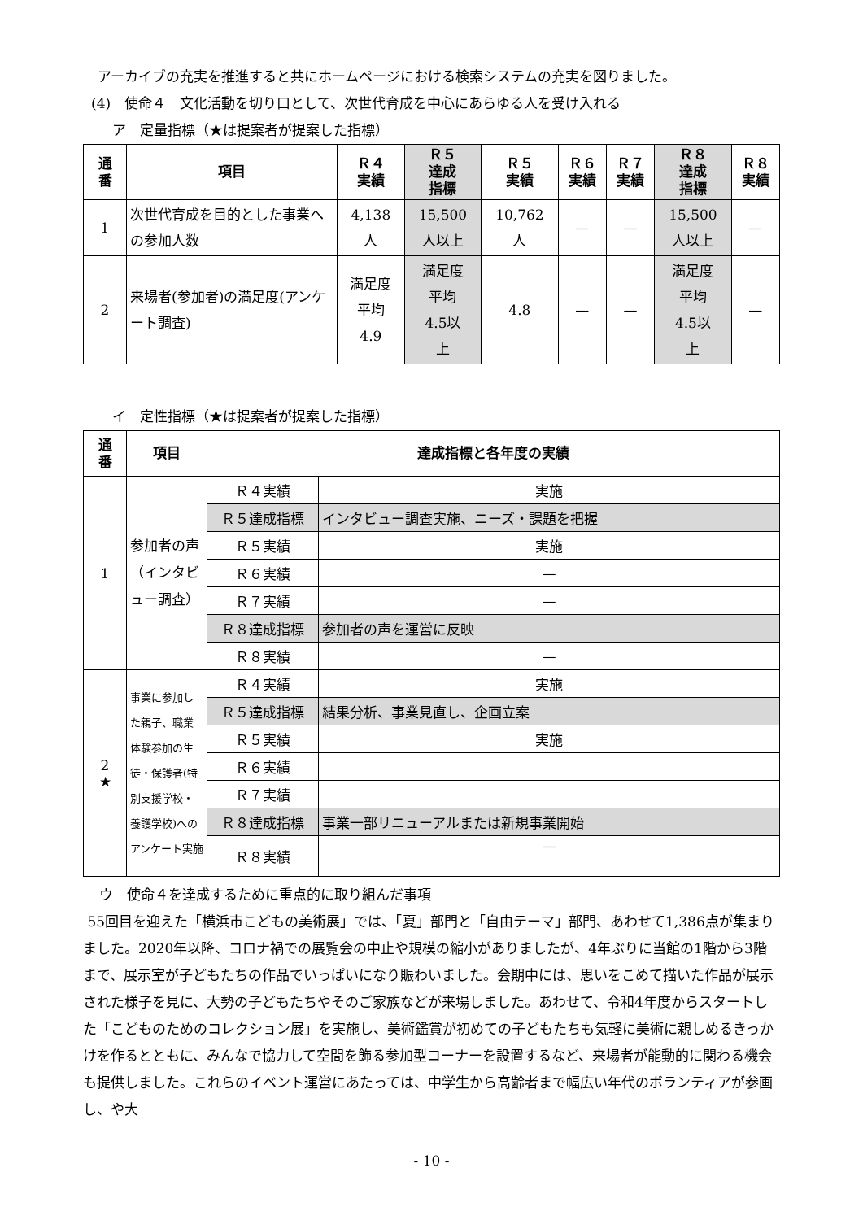アーカイブの充実を推進すると共にホームページにおける検索システムの充実を図りました。
(4)　使命４　文化活動を切り口として、次世代育成を中心にあらゆる人を受け入れる
ア　定量指標（★は提案者が提案した指標）
| 通 番 | 項目 | Ｒ４ 実績 | Ｒ５ 達成 指標 | Ｒ５ 実績 | Ｒ６ 実績 | Ｒ７ 実績 | Ｒ８ 達成 指標 | Ｒ８ 実績 |
| --- | --- | --- | --- | --- | --- | --- | --- | --- |
| 1 | 次世代育成を目的とした事業への参加人数 | 4,138 人 | 15,500 人以上 | 10,762 人 | — | — | 15,500 人以上 | — |
| 2 | 来場者(参加者)の満足度(アンケート調査) | 満足度 平均 4.9 | 満足度 平均 4.5以 上 | 4.8 | — | — | 満足度 平均 4.5以 上 | — |
イ　定性指標（★は提案者が提案した指標）
| 通 番 | 項目 | 達成指標と各年度の実績 | |
| --- | --- | --- | --- |
| 1 | 参加者の声（インタビュー調査） | Ｒ４実績 | 実施 |
| | | Ｒ５達成指標 | インタビュー調査実施、ニーズ・課題を把握 |
| | | Ｒ５実績 | 実施 |
| | | Ｒ６実績 | — |
| | | Ｒ７実績 | — |
| | | Ｒ８達成指標 | 参加者の声を運営に反映 |
| | | Ｒ８実績 | — |
| 2 ★ | 事業に参加した親子、職業体験参加の生徒・保護者(特別支援学校・養護学校)へのアンケート実施 | Ｒ４実績 | 実施 |
| | | Ｒ５達成指標 | 結果分析、事業見直し、企画立案 |
| | | Ｒ５実績 | 実施 |
| | | Ｒ６実績 | |
| | | Ｒ７実績 | |
| | | Ｒ８達成指標 | 事業一部リニューアルまたは新規事業開始 |
| | | Ｒ８実績 | — |
ウ　使命４を達成するために重点的に取り組んだ事項
55回目を迎えた「横浜市こどもの美術展」では、「夏」部門と「自由テーマ」部門、あわせて1,386点が集まりました。2020年以降、コロナ禍での展覧会の中止や規模の縮小がありましたが、4年ぶりに当館の1階から3階まで、展示室が子どもたちの作品でいっぱいになり賑わいました。会期中には、思いをこめて描いた作品が展示された様子を見に、大勢の子どもたちやそのご家族などが来場しました。あわせて、令和4年度からスタートした「こどものためのコレクション展」を実施し、美術鑑賞が初めての子どもたちも気軽に美術に親しめるきっかけを作るとともに、みんなで協力して空間を飾る参加型コーナーを設置するなど、来場者が能動的に関わる機会も提供しました。これらのイベント運営にあたっては、中学生から高齢者まで幅広い年代のボランティアが参画し、や大
- 10 -